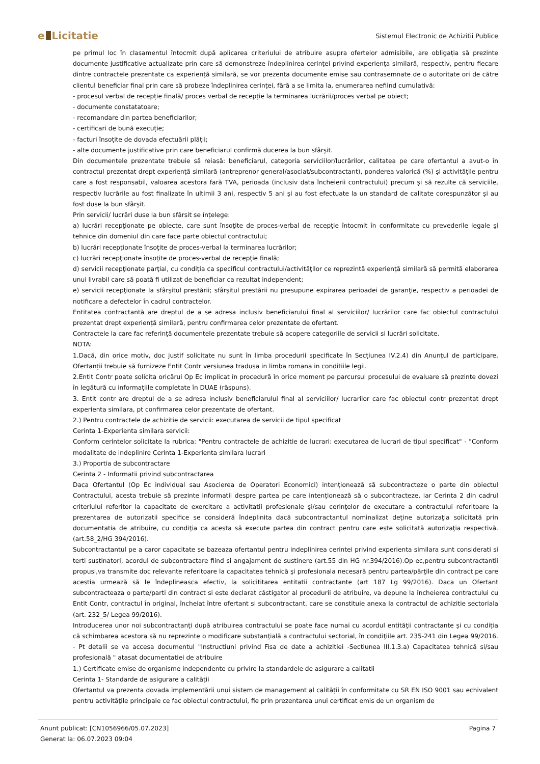e Licitatie
Sistemul Electronic de Achizitii Publice
pe primul loc în clasamentul întocmit după aplicarea criteriului de atribuire asupra ofertelor admisibile, are obligația să prezinte documente justificative actualizate prin care să demonstreze îndeplinirea cerinței privind experiența similară, respectiv, pentru fiecare dintre contractele prezentate ca experiență similară, se vor prezenta documente emise sau contrasemnate de o autoritate ori de către clientul beneficiar final prin care să probeze îndeplinirea cerinței, fără a se limita la, enumerarea nefiind cumulativă:
- procesul verbal de recepție finală/ proces verbal de recepție la terminarea lucrării/proces verbal pe obiect;
- documente constatatoare;
- recomandare din partea beneficiarilor;
- certificari de bună execuție;
- facturi însoțite de dovada efectuării plății;
- alte documente justificative prin care beneficiarul confirmă ducerea la bun sfârșit.
Din documentele prezentate trebuie să reiasă: beneficiarul, categoria serviciilor/lucrărilor, calitatea pe care ofertantul a avut-o în contractul prezentat drept experiență similară (antreprenor general/asociat/subcontractant), ponderea valorică (%) și activitățile pentru care a fost responsabil, valoarea acestora fară TVA, perioada (inclusiv data încheierii contractului) precum și să rezulte că serviciile, respectiv lucrările au fost finalizate în ultimii 3 ani, respectiv 5 ani și au fost efectuate la un standard de calitate corespunzător și au fost duse la bun sfârșit.
Prin servicii/ lucrări duse la bun sfârsit se înțelege:
a) lucrări recepţionate pe obiecte, care sunt însoţite de proces-verbal de recepţie întocmit în conformitate cu prevederile legale şi tehnice din domeniul din care face parte obiectul contractului;
b) lucrări recepţionate însoţite de proces-verbal la terminarea lucrărilor;
c) lucrări recepţionate însoţite de proces-verbal de recepţie finală;
d) servicii recepţionate parţial, cu condiţia ca specificul contractului/activităţilor ce reprezintă experienţă similară să permită elaborarea unui livrabil care să poată fi utilizat de beneficiar ca rezultat independent;
e) servicii recepţionate la sfârşitul prestării; sfârşitul prestării nu presupune expirarea perioadei de garanţie, respectiv a perioadei de notificare a defectelor în cadrul contractelor.
Entitatea contractantă are dreptul de a se adresa inclusiv beneficiarului final al serviciilor/ lucrărilor care fac obiectul contractului prezentat drept experiență similară, pentru confirmarea celor prezentate de ofertant.
Contractele la care fac referință documentele prezentate trebuie să acopere categoriile de servicii si lucrări solicitate.
NOTA:
1.Dacă, din orice motiv, doc justif solicitate nu sunt în limba procedurii specificate în Secțiunea IV.2.4) din Anunțul de participare, Ofertanții trebuie să furnizeze Entit Contr versiunea tradusa in limba romana in conditiile legii.
2.Entit Contr poate solicita oricărui Op Ec implicat în procedură în orice moment pe parcursul procesului de evaluare să prezinte dovezi în legătură cu informațiile completate în DUAE (răspuns).
3. Entit contr are dreptul de a se adresa inclusiv beneficiarului final al serviciilor/ lucrarilor care fac obiectul contr prezentat drept experienta similara, pt confirmarea celor prezentate de ofertant.
2.) Pentru contractele de achizitie de servicii: executarea de servicii de tipul specificat
Cerinta 1-Experienta similara servicii:
Conform cerintelor solicitate la rubrica: "Pentru contractele de achizitie de lucrari: executarea de lucrari de tipul specificat" - "Conform modalitate de indeplinire Cerinta 1-Experienta similara lucrari
3.) Proportia de subcontractare
Cerinta 2 - Informatii privind subcontractarea
Daca Ofertantul (Op Ec individual sau Asocierea de Operatori Economici) intenționează să subcontracteze o parte din obiectul Contractului, acesta trebuie să prezinte informatii despre partea pe care intenționează să o subcontracteze, iar Cerinta 2 din cadrul criteriului referitor la capacitate de exercitare a activitatii profesionale şi/sau cerinţelor de executare a contractului referitoare la prezentarea de autorizatii specifice se consideră îndeplinita dacă subcontractantul nominalizat deţine autorizaţia solicitată prin documentatia de atribuire, cu condiţia ca acesta să execute partea din contract pentru care este solicitată autorizaţia respectivă.(art.58_2/HG 394/2016).
Subcontractantul pe a caror capacitate se bazeaza ofertantul pentru indeplinirea cerintei privind experienta similara sunt considerati si terti sustinatori, acordul de subcontractare fiind si angajament de sustinere (art.55 din HG nr.394/2016).Op ec,pentru subcontractantii propusi,va transmite doc relevante referitoare la capacitatea tehnică şi profesionala necesară pentru partea/părţile din contract pe care acestia urmează să le îndeplineasca efectiv, la solicititarea entitatii contractante (art 187 Lg 99/2016). Daca un Ofertant subcontracteaza o parte/parti din contract si este declarat câstigator al procedurii de atribuire, va depune la încheierea contractului cu Entit Contr, contractul în original, încheiat între ofertant si subcontractant, care se constituie anexa la contractul de achizitie sectoriala (art. 232_5/ Legea 99/2016).
Introducerea unor noi subcontractanţi după atribuirea contractului se poate face numai cu acordul entităţii contractante și cu condiția că schimbarea acestora să nu reprezinte o modificare substanţială a contractului sectorial, în condiţiile art. 235-241 din Legea 99/2016. - Pt detalii se va accesa documentul "Instructiuni privind Fisa de date a achizitiei -Sectiunea III.1.3.a) Capacitatea tehnică si/sau profesională " atasat documentatiei de atribuire
1.) Certificate emise de organisme independente cu privire la standardele de asigurare a calitatii
Cerinta 1- Standarde de asigurare a calităţii
Ofertantul va prezenta dovada implementării unui sistem de management al calității în conformitate cu SR EN ISO 9001 sau echivalent pentru activităţile principale ce fac obiectul contractului, fie prin prezentarea unui certificat emis de un organism de
Anunt publicat: [CN1056966/05.07.2023] Pagina 7
Generat la: 06.07.2023 09:04